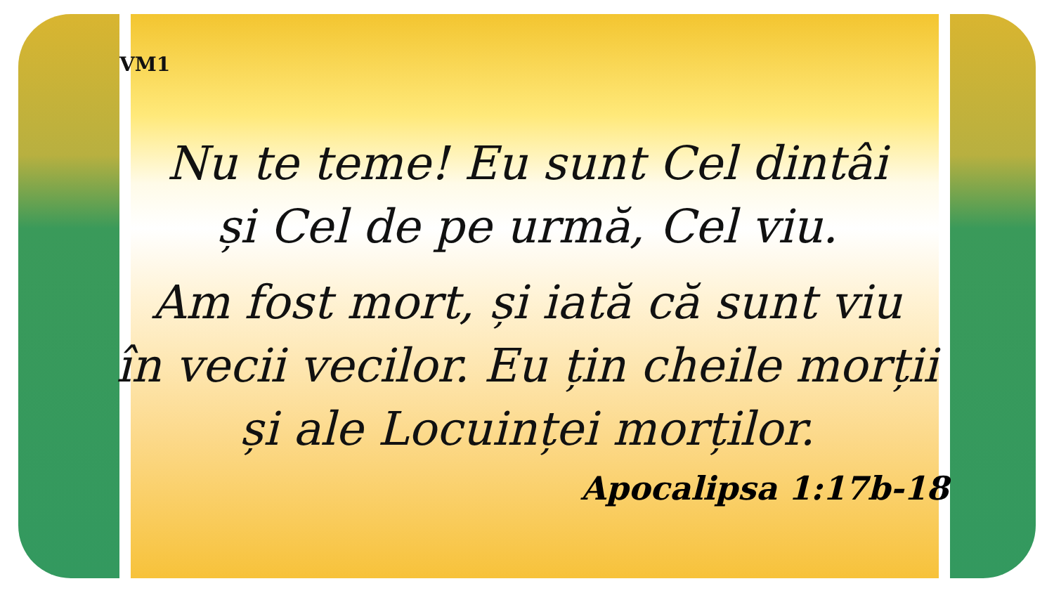VM1
Nu te teme! Eu sunt Cel dintâi
și Cel de pe urmă, Cel viu.
Am fost mort, și iată că sunt viu
în vecii vecilor. Eu țin cheile morții
și ale Locuinței morților.
Apocalipsa 1:17b-18